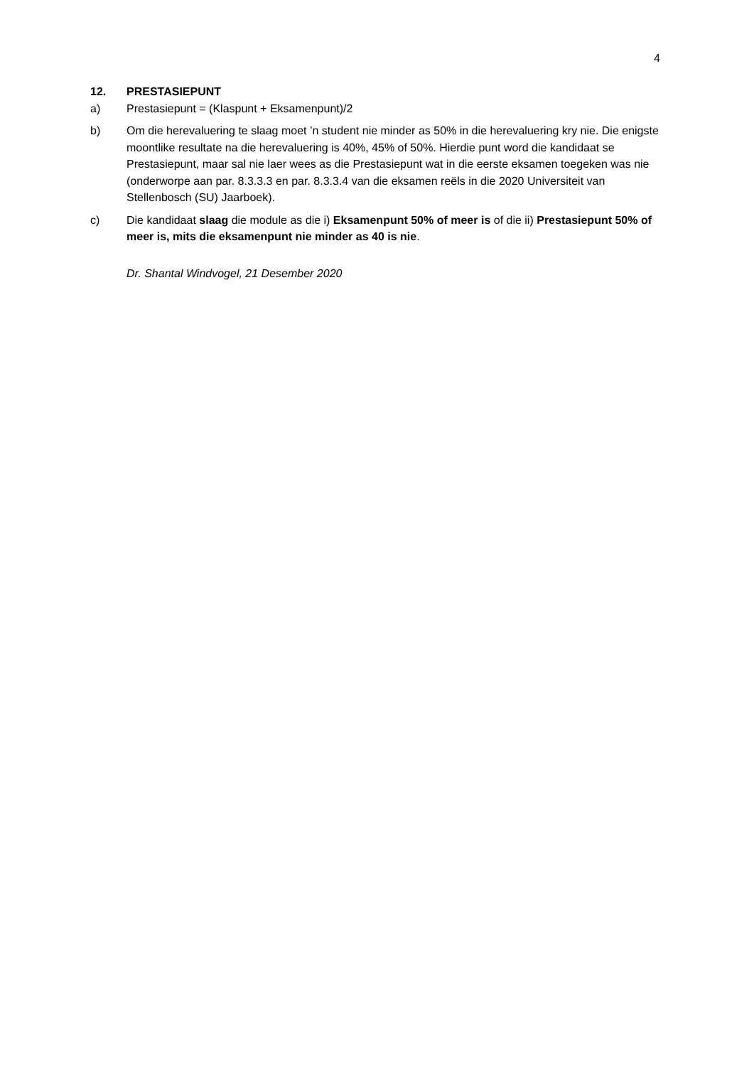4
12. PRESTASIEPUNT
a) Prestasiepunt = (Klaspunt + Eksamenpunt)/2
b) Om die herevaluering te slaag moet ’n student nie minder as 50% in die herevaluering kry nie. Die enigste moontlike resultate na die herevaluering is 40%, 45% of 50%. Hierdie punt word die kandidaat se Prestasiepunt, maar sal nie laer wees as die Prestasiepunt wat in die eerste eksamen toegeken was nie (onderworpe aan par. 8.3.3.3 en par. 8.3.3.4 van die eksamen reëls in die 2020 Universiteit van Stellenbosch (SU) Jaarboek).
c) Die kandidaat slaag die module as die i) Eksamenpunt 50% of meer is of die ii) Prestasiepunt 50% of meer is, mits die eksamenpunt nie minder as 40 is nie.
Dr. Shantal Windvogel, 21 Desember 2020